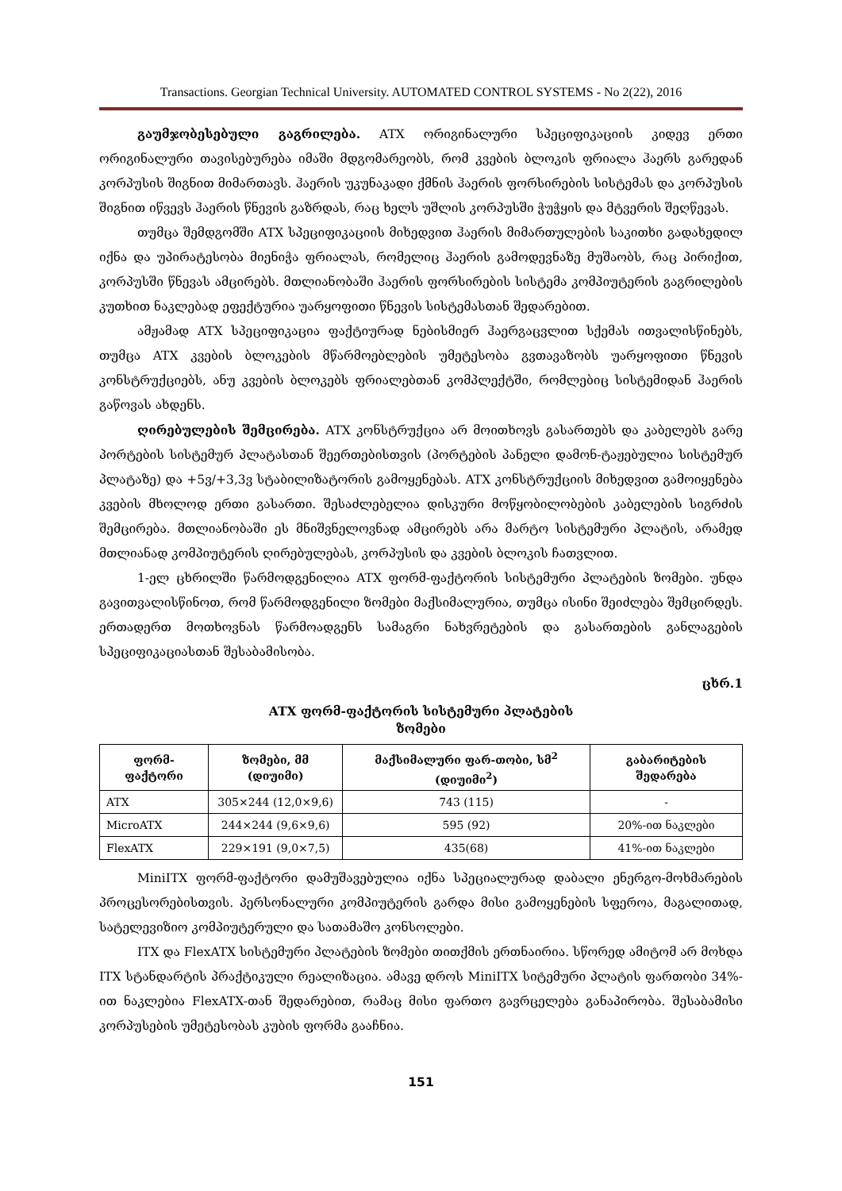Transactions. Georgian Technical University. AUTOMATED CONTROL SYSTEMS - No 2(22), 2016
გაუმჯობესებული გაგრილება. ATX ორიგინალური სპეციფიკაციის კიდევ ერთი ორიგინალური თავისებურება იმაში მდგომარეობს, რომ კვების ბლოკის ფრიალა ჰაერს გარედან კორპუსის შიგნით მიმართავს. ჰაერის უკუნაკადი ქმნის ჰაერის ფორსირების სისტემას და კორპუსის შიგნით იწვევს ჰაერის წნევის გაზრდას, რაც ხელს უშლის კორპუსში ჭუჭყის და მტვერის შეღწევას.
თუმცა შემდგომში ATX სპეციფიკაციის მიხედვით ჰაერის მიმართულების საკითხი გადახედილ იქნა და უპირატესობა მიენიჭა ფრიალას, რომელიც ჰაერის გამოდევნაზე მუშაობს, რაც პირიქით, კორპუსში წნევას ამცირებს. მთლიანობაში ჰაერის ფორსირების სისტემა კომპიუტერის გაგრილების კუთხით ნაკლებად ეფექტურია უარყოფითი წნევის სისტემასთან შედარებით.
ამჟამად ATX სპეციფიკაცია ფაქტიურად ნებისმიერ ჰაერგაცვლით სქემას ითვალისწინებს, თუმცა ATX კვების ბლოკების მწარმოებლების უმეტესობა გვთავაზობს უარყოფითი წნევის კონსტრუქციებს, ანუ კვების ბლოკებს ფრიალებთან კომპლექტში, რომლებიც სისტემიდან ჰაერის გაწოვას ახდენს.
ღირებულების შემცირება. ATX კონსტრუქცია არ მოითხოვს გასართებს და კაბელებს გარე პორტების სისტემურ პლატასთან შეერთებისთვის (პორტების პანელი დამონ-ტაჟებულია სისტემურ პლატაზე) და +5ვ/+3,3ვ სტაბილიზატორის გამოყენებას. ATX კონსტრუქციის მიხედვით გამოიყენება კვების მხოლოდ ერთი გასართი. შესაძლებელია დისკური მოწყობილობების კაბელების სიგრძის შემცირება. მთლიანობაში ეს მნიშვნელოვნად ამცირებს არა მარტო სისტემური პლატის, არამედ მთლიანად კომპიუტერის ღირებულებას, კორპუსის და კვების ბლოკის ჩათვლით.
1-ელ ცხრილში წარმოდგენილია ATX ფორმ-ფაქტორის სისტემური პლატების ზომები. უნდა გავითვალისწინოთ, რომ წარმოდგენილი ზომები მაქსიმალურია, თუმცა ისინი შეიძლება შემცირდეს. ერთადერთ მოთხოვნას წარმოადგენს სამაგრი ნახვრეტების და გასართების განლაგების სპეციფიკაციასთან შესაბამისობა.
ცხრ.1
ATX ფორმ-ფაქტორის სისტემური პლატების
ზომები
| ფორმ-ფაქტორი | ზომები, მმ (დიუიმი) | მაქსიმალური ფარ-თობი, სმ<sup>2</sup> (დიუიმი<sup>2</sup>) | გაბარიტების შედარება |
| --- | --- | --- | --- |
| ATX | 305×244 (12,0×9,6) | 743 (115) | - |
| MicroATX | 244×244 (9,6×9,6) | 595 (92) | 20%-ით ნაკლები |
| FlexATX | 229×191 (9,0×7,5) | 435(68) | 41%-ით ნაკლები |
MiniITX ფორმ-ფაქტორი დამუშავებულია იქნა სპეციალურად დაბალი ენერგო-მოხმარების პროცესორებისთვის. პერსონალური კომპიუტერის გარდა მისი გამოყენების სფეროა, მაგალითად, სატელევიზიო კომპიუტერული და სათამაშო კონსოლები.
ITX და FlexATX სისტემური პლატების ზომები თითქმის ერთნაირია. სწორედ ამიტომ არ მოხდა ITX სტანდარტის პრაქტიკული რეალიზაცია. ამავე დროს MiniITX სიტემური პლატის ფართობი 34%-ით ნაკლებია FlexATX-თან შედარებით, რამაც მისი ფართო გავრცელება განაპირობა. შესაბამისი კორპუსების უმეტესობას კუბის ფორმა გააჩნია.
151